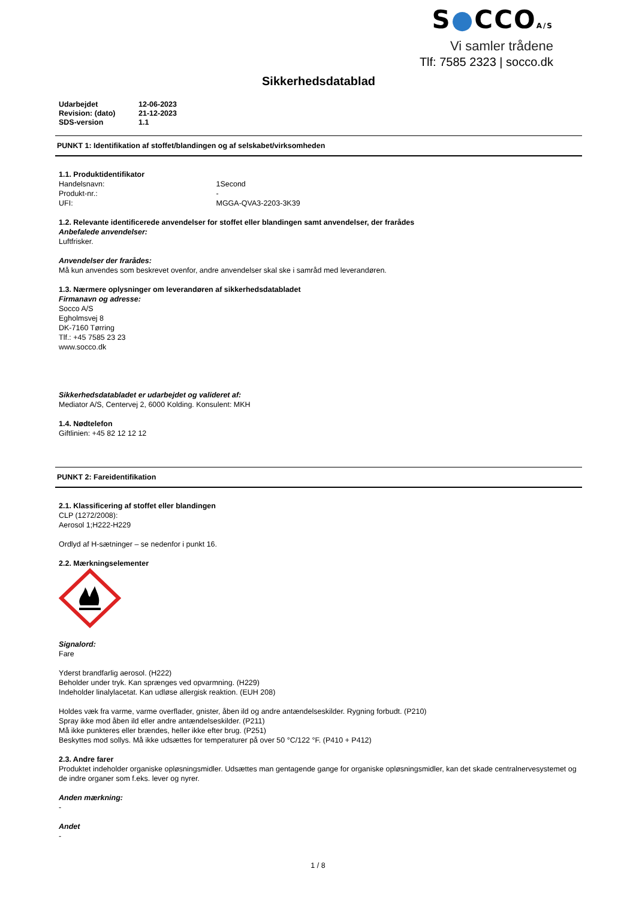S●CCOA/S
Vi samler trådene
Tlf: 7585 2323 | socco.dk
Sikkerhedsdatablad
| Udarbejdet | 12-06-2023 |
| Revision: (dato) | 21-12-2023 |
| SDS-version | 1.1 |
PUNKT 1: Identifikation af stoffet/blandingen og af selskabet/virksomheden
1.1. Produktidentifikator
Handelsnavn: 1Second
Produkt-nr.: -
UFI: MGGA-QVA3-2203-3K39
1.2. Relevante identificerede anvendelser for stoffet eller blandingen samt anvendelser, der frarådes
Anbefalede anvendelser:
Luftfrisker.
Anvendelser der frarådes:
Må kun anvendes som beskrevet ovenfor, andre anvendelser skal ske i samråd med leverandøren.
1.3. Nærmere oplysninger om leverandøren af sikkerhedsdatabladet
Firmanavn og adresse:
Socco A/S
Egholmsvej 8
DK-7160 Tørring
Tlf.: +45 7585 23 23
www.socco.dk
Sikkerhedsdatabladet er udarbejdet og valideret af:
Mediator A/S, Centervej 2, 6000 Kolding. Konsulent: MKH
1.4. Nødtelefon
Giftlinien: +45 82 12 12 12
PUNKT 2: Fareidentifikation
2.1. Klassificering af stoffet eller blandingen
CLP (1272/2008):
Aerosol 1;H222-H229
Ordlyd af H-sætninger – se nedenfor i punkt 16.
2.2. Mærkningselementer
Signalord:
Fare
Yderst brandfarlig aerosol. (H222)
Beholder under tryk. Kan sprænges ved opvarmning. (H229)
Indeholder linalylacetat. Kan udløse allergisk reaktion. (EUH 208)
Holdes væk fra varme, varme overflader, gnister, åben ild og andre antændelseskilder. Rygning forbudt. (P210)
Spray ikke mod åben ild eller andre antændelseskilder. (P211)
Må ikke punkteres eller brændes, heller ikke efter brug. (P251)
Beskyttes mod sollys. Må ikke udsættes for temperaturer på over 50 °C/122 °F. (P410 + P412)
2.3. Andre farer
Produktet indeholder organiske opløsningsmidler. Udsættes man gentagende gange for organiske opløsningsmidler, kan det skade centralnervesystemet og de indre organer som f.eks. lever og nyrer.
Anden mærkning:
-
Andet
-
1 / 8